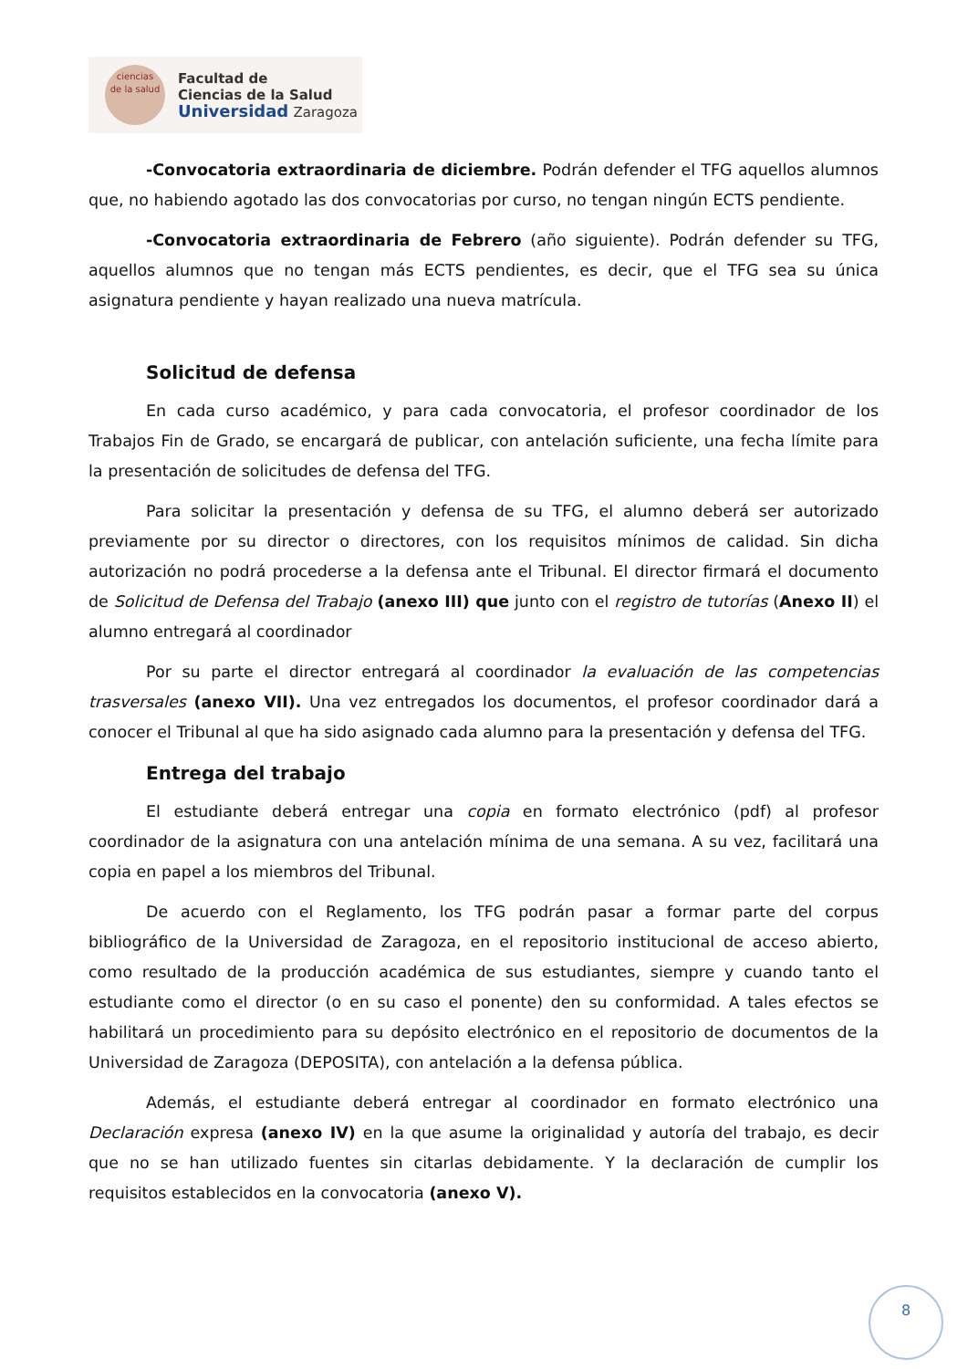ciencias
de la salud
Facultad de
Ciencias de la Salud
Universidad Zaragoza
-Convocatoria extraordinaria de diciembre. Podrán defender el TFG aquellos alumnos que, no habiendo agotado las dos convocatorias por curso, no tengan ningún ECTS pendiente.
-Convocatoria extraordinaria de Febrero (año siguiente). Podrán defender su TFG, aquellos alumnos que no tengan más ECTS pendientes, es decir, que el TFG sea su única asignatura pendiente y hayan realizado una nueva matrícula.
Solicitud de defensa
En cada curso académico, y para cada convocatoria, el profesor coordinador de los Trabajos Fin de Grado, se encargará de publicar, con antelación suficiente, una fecha límite para la presentación de solicitudes de defensa del TFG.
Para solicitar la presentación y defensa de su TFG, el alumno deberá ser autorizado previamente por su director o directores, con los requisitos mínimos de calidad. Sin dicha autorización no podrá procederse a la defensa ante el Tribunal. El director firmará el documento de Solicitud de Defensa del Trabajo (anexo III) que junto con el registro de tutorías (Anexo II) el alumno entregará al coordinador
Por su parte el director entregará al coordinador la evaluación de las competencias trasversales (anexo VII). Una vez entregados los documentos, el profesor coordinador dará a conocer el Tribunal al que ha sido asignado cada alumno para la presentación y defensa del TFG.
Entrega del trabajo
El estudiante deberá entregar una copia en formato electrónico (pdf) al profesor coordinador de la asignatura con una antelación mínima de una semana. A su vez, facilitará una copia en papel a los miembros del Tribunal.
De acuerdo con el Reglamento, los TFG podrán pasar a formar parte del corpus bibliográfico de la Universidad de Zaragoza, en el repositorio institucional de acceso abierto, como resultado de la producción académica de sus estudiantes, siempre y cuando tanto el estudiante como el director (o en su caso el ponente) den su conformidad. A tales efectos se habilitará un procedimiento para su depósito electrónico en el repositorio de documentos de la Universidad de Zaragoza (DEPOSITA), con antelación a la defensa pública.
Además, el estudiante deberá entregar al coordinador en formato electrónico una Declaración expresa (anexo IV) en la que asume la originalidad y autoría del trabajo, es decir que no se han utilizado fuentes sin citarlas debidamente. Y la declaración de cumplir los requisitos establecidos en la convocatoria (anexo V).
8